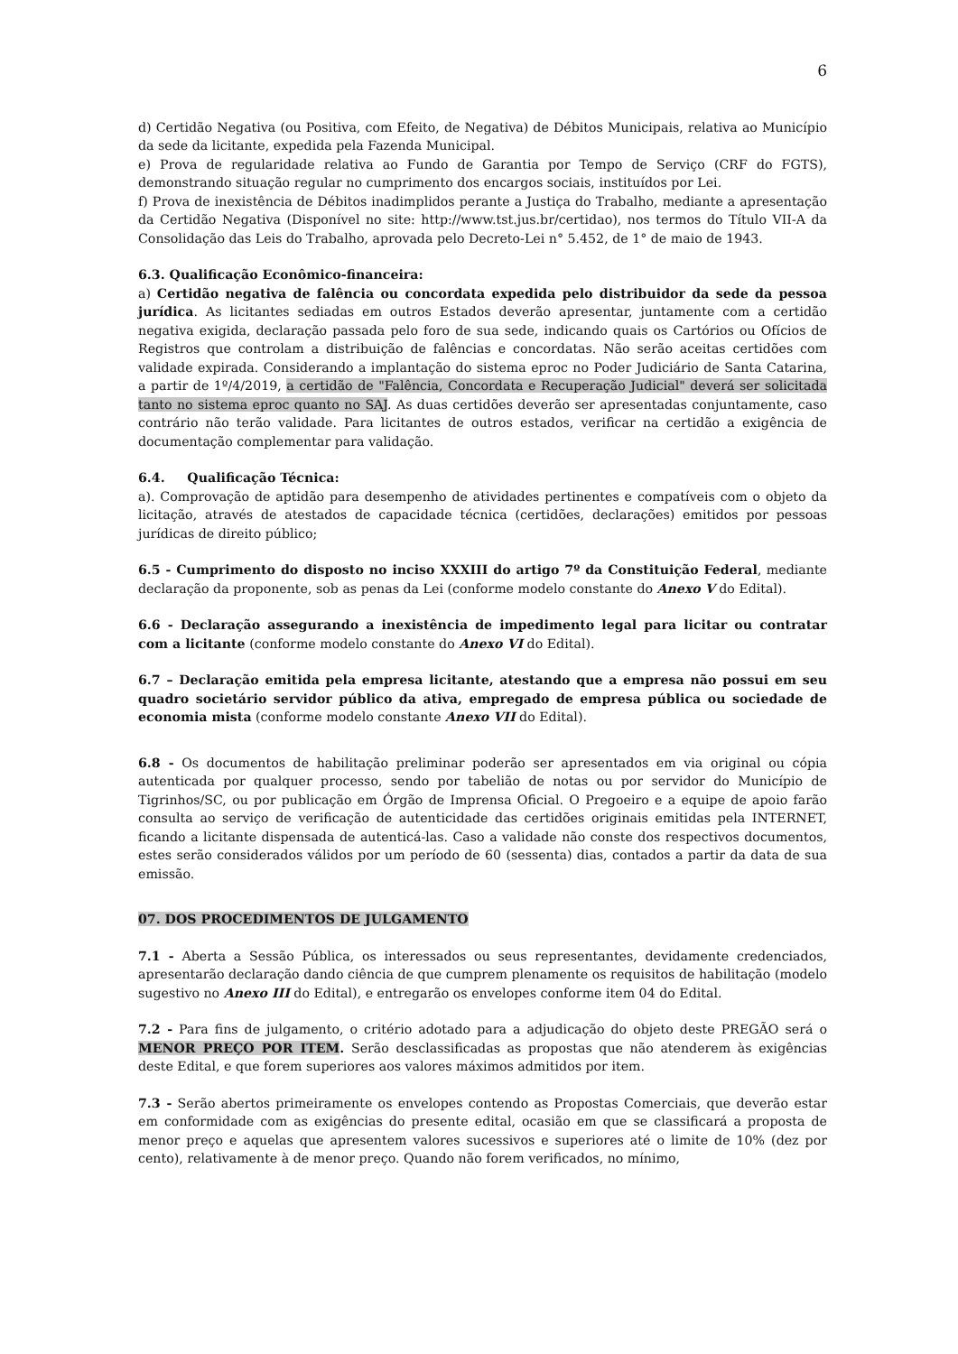6
d) Certidão Negativa (ou Positiva, com Efeito, de Negativa) de Débitos Municipais, relativa ao Município da sede da licitante, expedida pela Fazenda Municipal.
e) Prova de regularidade relativa ao Fundo de Garantia por Tempo de Serviço (CRF do FGTS), demonstrando situação regular no cumprimento dos encargos sociais, instituídos por Lei.
f) Prova de inexistência de Débitos inadimplidos perante a Justiça do Trabalho, mediante a apresentação da Certidão Negativa (Disponível no site: http://www.tst.jus.br/certidao), nos termos do Título VII-A da Consolidação das Leis do Trabalho, aprovada pelo Decreto-Lei n° 5.452, de 1° de maio de 1943.
6.3. Qualificação Econômico-financeira:
a) Certidão negativa de falência ou concordata expedida pelo distribuidor da sede da pessoa jurídica. As licitantes sediadas em outros Estados deverão apresentar, juntamente com a certidão negativa exigida, declaração passada pelo foro de sua sede, indicando quais os Cartórios ou Ofícios de Registros que controlam a distribuição de falências e concordatas. Não serão aceitas certidões com validade expirada. Considerando a implantação do sistema eproc no Poder Judiciário de Santa Catarina, a partir de 1º/4/2019, a certidão de "Falência, Concordata e Recuperação Judicial" deverá ser solicitada tanto no sistema eproc quanto no SAJ. As duas certidões deverão ser apresentadas conjuntamente, caso contrário não terão validade. Para licitantes de outros estados, verificar na certidão a exigência de documentação complementar para validação.
6.4. Qualificação Técnica:
a). Comprovação de aptidão para desempenho de atividades pertinentes e compatíveis com o objeto da licitação, através de atestados de capacidade técnica (certidões, declarações) emitidos por pessoas jurídicas de direito público;
6.5 - Cumprimento do disposto no inciso XXXIII do artigo 7º da Constituição Federal, mediante declaração da proponente, sob as penas da Lei (conforme modelo constante do Anexo V do Edital).
6.6 - Declaração assegurando a inexistência de impedimento legal para licitar ou contratar com a licitante (conforme modelo constante do Anexo VI do Edital).
6.7 – Declaração emitida pela empresa licitante, atestando que a empresa não possui em seu quadro societário servidor público da ativa, empregado de empresa pública ou sociedade de economia mista (conforme modelo constante Anexo VII do Edital).
6.8 - Os documentos de habilitação preliminar poderão ser apresentados em via original ou cópia autenticada por qualquer processo, sendo por tabelião de notas ou por servidor do Município de Tigrinhos/SC, ou por publicação em Órgão de Imprensa Oficial. O Pregoeiro e a equipe de apoio farão consulta ao serviço de verificação de autenticidade das certidões originais emitidas pela INTERNET, ficando a licitante dispensada de autenticá-las. Caso a validade não conste dos respectivos documentos, estes serão considerados válidos por um período de 60 (sessenta) dias, contados a partir da data de sua emissão.
07. DOS PROCEDIMENTOS DE JULGAMENTO
7.1 - Aberta a Sessão Pública, os interessados ou seus representantes, devidamente credenciados, apresentarão declaração dando ciência de que cumprem plenamente os requisitos de habilitação (modelo sugestivo no Anexo III do Edital), e entregarão os envelopes conforme item 04 do Edital.
7.2 - Para fins de julgamento, o critério adotado para a adjudicação do objeto deste PREGÃO será o MENOR PREÇO POR ITEM. Serão desclassificadas as propostas que não atenderem às exigências deste Edital, e que forem superiores aos valores máximos admitidos por item.
7.3 - Serão abertos primeiramente os envelopes contendo as Propostas Comerciais, que deverão estar em conformidade com as exigências do presente edital, ocasião em que se classificará a proposta de menor preço e aquelas que apresentem valores sucessivos e superiores até o limite de 10% (dez por cento), relativamente à de menor preço. Quando não forem verificados, no mínimo,